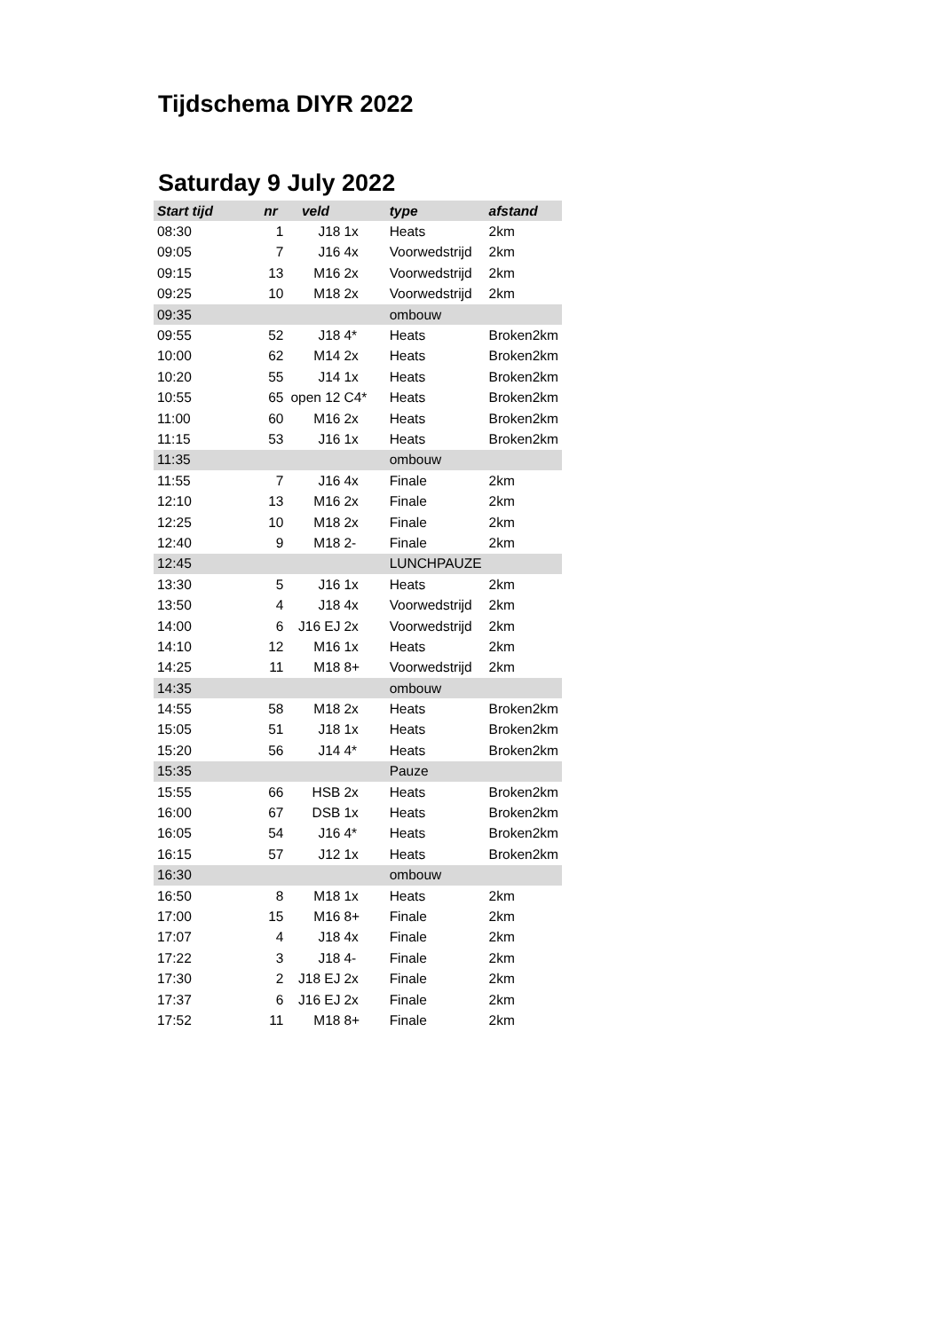Tijdschema DIYR 2022
Saturday 9 July 2022
| Start tijd | nr | veld | | type | afstand |
| --- | --- | --- | --- | --- | --- |
| 08:30 | 1 | J18 | 1x | Heats | 2km |
| 09:05 | 7 | J16 | 4x | Voorwedstrijd | 2km |
| 09:15 | 13 | M16 | 2x | Voorwedstrijd | 2km |
| 09:25 | 10 | M18 | 2x | Voorwedstrijd | 2km |
| 09:35 | | | | ombouw | |
| 09:55 | 52 | J18 | 4* | Heats | Broken2km |
| 10:00 | 62 | M14 | 2x | Heats | Broken2km |
| 10:20 | 55 | J14 | 1x | Heats | Broken2km |
| 10:55 | 65 | open 12 | C4* | Heats | Broken2km |
| 11:00 | 60 | M16 | 2x | Heats | Broken2km |
| 11:15 | 53 | J16 | 1x | Heats | Broken2km |
| 11:35 | | | | ombouw | |
| 11:55 | 7 | J16 | 4x | Finale | 2km |
| 12:10 | 13 | M16 | 2x | Finale | 2km |
| 12:25 | 10 | M18 | 2x | Finale | 2km |
| 12:40 | 9 | M18 | 2- | Finale | 2km |
| 12:45 | | | | LUNCHPAUZE | |
| 13:30 | 5 | J16 | 1x | Heats | 2km |
| 13:50 | 4 | J18 | 4x | Voorwedstrijd | 2km |
| 14:00 | 6 | J16 EJ | 2x | Voorwedstrijd | 2km |
| 14:10 | 12 | M16 | 1x | Heats | 2km |
| 14:25 | 11 | M18 | 8+ | Voorwedstrijd | 2km |
| 14:35 | | | | ombouw | |
| 14:55 | 58 | M18 | 2x | Heats | Broken2km |
| 15:05 | 51 | J18 | 1x | Heats | Broken2km |
| 15:20 | 56 | J14 | 4* | Heats | Broken2km |
| 15:35 | | | | Pauze | |
| 15:55 | 66 | HSB | 2x | Heats | Broken2km |
| 16:00 | 67 | DSB | 1x | Heats | Broken2km |
| 16:05 | 54 | J16 | 4* | Heats | Broken2km |
| 16:15 | 57 | J12 | 1x | Heats | Broken2km |
| 16:30 | | | | ombouw | |
| 16:50 | 8 | M18 | 1x | Heats | 2km |
| 17:00 | 15 | M16 | 8+ | Finale | 2km |
| 17:07 | 4 | J18 | 4x | Finale | 2km |
| 17:22 | 3 | J18 | 4- | Finale | 2km |
| 17:30 | 2 | J18 EJ | 2x | Finale | 2km |
| 17:37 | 6 | J16 EJ | 2x | Finale | 2km |
| 17:52 | 11 | M18 | 8+ | Finale | 2km |